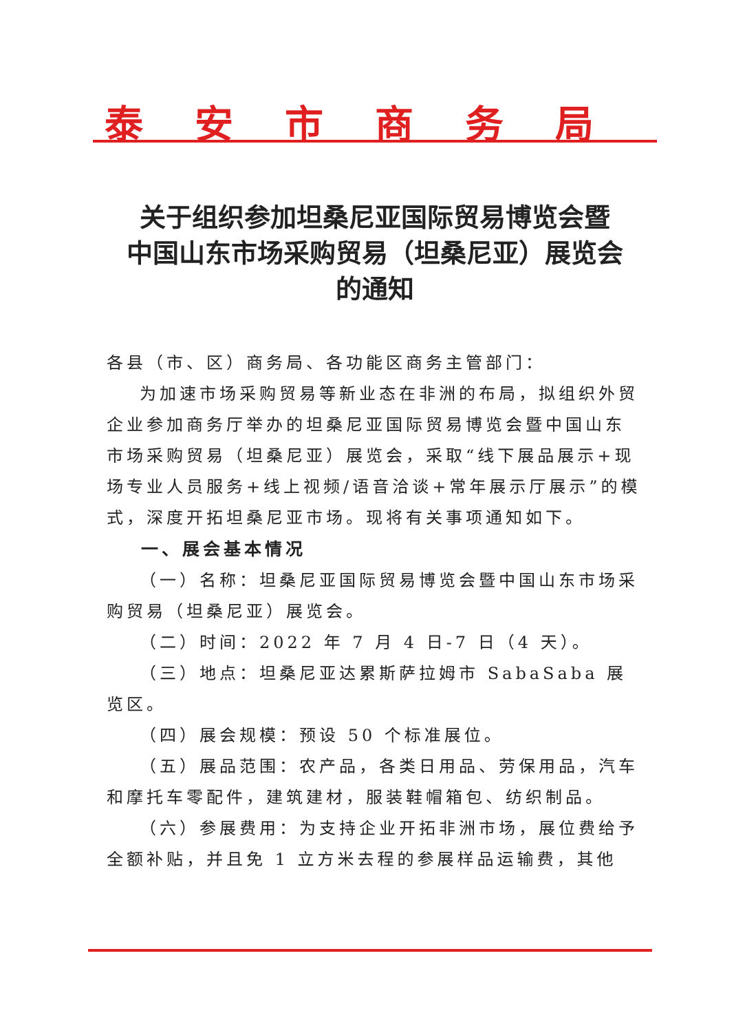泰安市商务局
关于组织参加坦桑尼亚国际贸易博览会暨
中国山东市场采购贸易（坦桑尼亚）展览会
的通知
各县（市、区）商务局、各功能区商务主管部门：
为加速市场采购贸易等新业态在非洲的布局，拟组织外贸企业参加商务厅举办的坦桑尼亚国际贸易博览会暨中国山东市场采购贸易（坦桑尼亚）展览会，采取“线下展品展示+现场专业人员服务+线上视频/语音洽谈+常年展示厅展示”的模式，深度开拓坦桑尼亚市场。现将有关事项通知如下。
一、展会基本情况
（一）名称：坦桑尼亚国际贸易博览会暨中国山东市场采购贸易（坦桑尼亚）展览会。
（二）时间：2022 年 7 月 4 日-7 日（4 天）。
（三）地点：坦桑尼亚达累斯萨拉姆市 SabaSaba 展览区。
（四）展会规模：预设 50 个标准展位。
（五）展品范围：农产品，各类日用品、劳保用品，汽车和摩托车零配件，建筑建材，服装鞋帽箱包、纺织制品。
（六）参展费用：为支持企业开拓非洲市场，展位费给予全额补贴，并且免 1 立方米去程的参展样品运输费，其他